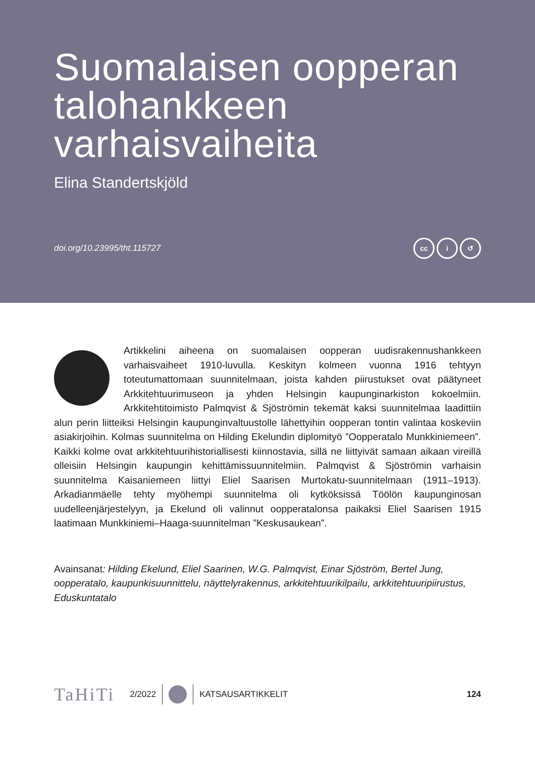Suomalaisen oopperan talohankkeen varhaisvaiheita
Elina Standertskjöld
doi.org/10.23995/tht.115727
cc i ↺
Artikkelini aiheena on suomalaisen oopperan uudisrakennushankkeen varhaisvaiheet 1910-luvulla. Keskityn kolmeen vuonna 1916 tehtyyn toteutumattomaan suunnitelmaan, joista kahden piirustukset ovat päätyneet Arkkitehtuurimuseon ja yhden Helsingin kaupunginarkiston kokoelmiin. Arkkitehtitoimisto Palmqvist & Sjöströmin tekemät kaksi suunnitelmaa laadittiin alun perin liitteiksi Helsingin kaupunginvaltuustolle lähettyihin oopperan tontin valintaa koskeviin asiakirjoihin. Kolmas suunnitelma on Hilding Ekelundin diplomityö ”Oopperatalo Munkkiniemeen”. Kaikki kolme ovat arkkitehtuurihistoriallisesti kiinnostavia, sillä ne liittyivät samaan aikaan vireillä olleisiin Helsingin kaupungin kehittämissuunnitelmiin. Palmqvist & Sjöströmin varhaisin suunnitelma Kaisaniemeen liittyi Eliel Saarisen Murtokatu-suunnitelmaan (1911–1913). Arkadianmäelle tehty myöhempi suunnitelma oli kytköksissä Töölön kaupunginosan uudelleenjärjestelyyn, ja Ekelund oli valinnut oopperatalonsa paikaksi Eliel Saarisen 1915 laatimaan Munkkiniemi–Haaga-suunnitelman ”Keskusaukean”.
Avainsanat: Hilding Ekelund, Eliel Saarinen, W.G. Palmqvist, Einar Sjöström, Bertel Jung, oopperatalo, kaupunkisuunnittelu, näyttelyrakennus, arkkitehtuurikilpailu, arkkitehtuuripiirustus, Eduskuntatalo
TaHiTi 2/2022 KATSAUSARTIKKELIT 124